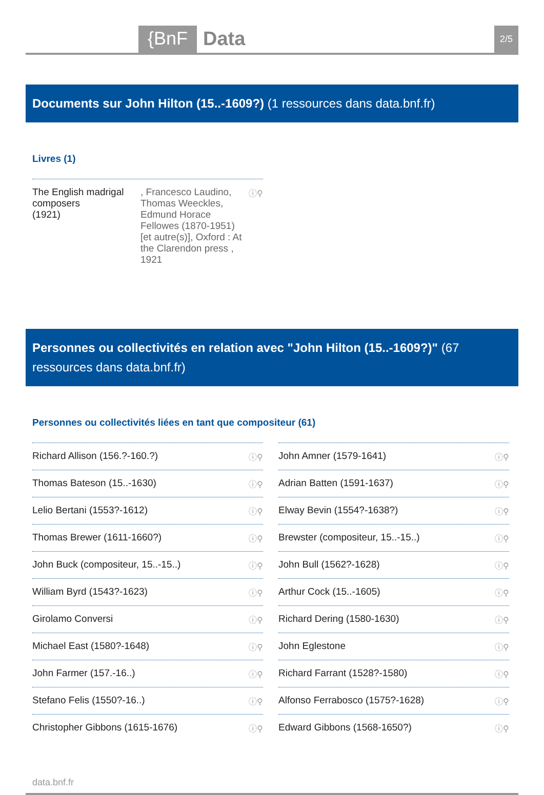{BnF Data 2/5
Documents sur John Hilton (15..-1609?) (1 ressources dans data.bnf.fr)
Livres (1)
The English madrigal composers
(1921), Francesco Laudino, Thomas Weeckles, Edmund Horace Fellowes (1870-1951) [et autre(s)], Oxford : At the Clarendon press , 1921 ⓘ⚲
Personnes ou collectivités en relation avec "John Hilton (15..-1609?)" (67 ressources dans data.bnf.fr)
Personnes ou collectivités liées en tant que compositeur (61)
Richard Allison (156.?-160.?) ⓘ⚲
Thomas Bateson (15..-1630) ⓘ⚲
Lelio Bertani (1553?-1612) ⓘ⚲
Thomas Brewer (1611-1660?) ⓘ⚲
John Buck (compositeur, 15..-15..) ⓘ⚲
William Byrd (1543?-1623) ⓘ⚲
Girolamo Conversi ⓘ⚲
Michael East (1580?-1648) ⓘ⚲
John Farmer (157.-16..) ⓘ⚲
Stefano Felis (1550?-16..) ⓘ⚲
Christopher Gibbons (1615-1676) ⓘ⚲
John Amner (1579-1641) ⓘ⚲
Adrian Batten (1591-1637) ⓘ⚲
Elway Bevin (1554?-1638?) ⓘ⚲
Brewster (compositeur, 15..-15..) ⓘ⚲
John Bull (1562?-1628) ⓘ⚲
Arthur Cock (15..-1605) ⓘ⚲
Richard Dering (1580-1630) ⓘ⚲
John Eglestone ⓘ⚲
Richard Farrant (1528?-1580) ⓘ⚲
Alfonso Ferrabosco (1575?-1628) ⓘ⚲
Edward Gibbons (1568-1650?) ⓘ⚲
data.bnf.fr